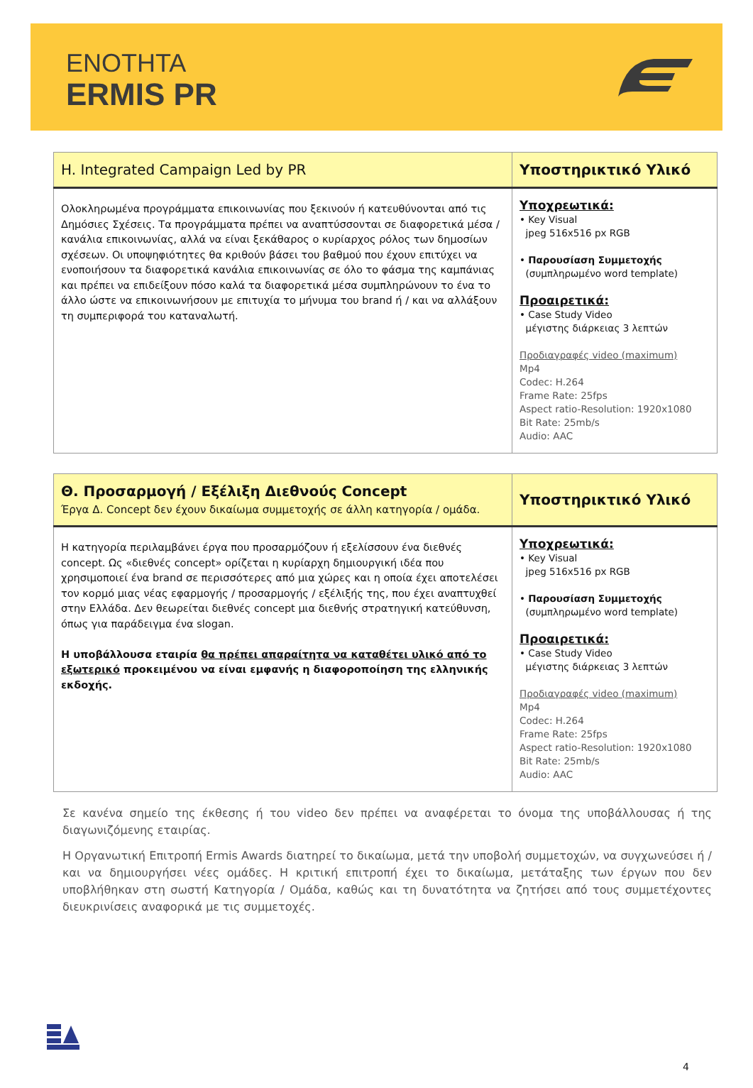ΕΝΟΤΗΤΑ
ERMIS PR
| H. Integrated Campaign Led by PR | Υποστηρικτικό Υλικό |
| --- | --- |
| Ολοκληρωμένα προγράμματα επικοινωνίας που ξεκινούν ή κατευθύνονται από τις Δημόσιες Σχέσεις. Τα προγράμματα πρέπει να αναπτύσσονται σε διαφορετικά μέσα / κανάλια επικοινωνίας, αλλά να είναι ξεκάθαρος ο κυρίαρχος ρόλος των δημοσίων σχέσεων. Οι υποψηφιότητες θα κριθούν βάσει του βαθμού που έχουν επιτύχει να ενοποιήσουν τα διαφορετικά κανάλια επικοινωνίας σε όλο το φάσμα της καμπάνιας και πρέπει να επιδείξουν πόσο καλά τα διαφορετικά μέσα συμπληρώνουν το ένα το άλλο ώστε να επικοινωνήσουν με επιτυχία το μήνυμα του brand ή / και να αλλάξουν τη συμπεριφορά του καταναλωτή. | Υποχρεωτικά: • Key Visual jpeg 516x516 px RGB • Παρουσίαση Συμμετοχής (συμπληρωμένο word template) Προαιρετικά: • Case Study Video μέγιστης διάρκειας 3 λεπτών Προδιαγραφές video (maximum) Mp4 Codec: H.264 Frame Rate: 25fps Aspect ratio-Resolution: 1920x1080 Bit Rate: 25mb/s Audio: AAC |
| Θ. Προσαρμογή / Εξέλιξη Διεθνούς Concept Έργα Δ. Concept δεν έχουν δικαίωμα συμμετοχής σε άλλη κατηγορία / ομάδα. | Υποστηρικτικό Υλικό |
| --- | --- |
| Η κατηγορία περιλαμβάνει έργα που προσαρμόζουν ή εξελίσσουν ένα διεθνές concept. Ως «διεθνές concept» ορίζεται η κυρίαρχη δημιουργική ιδέα που χρησιμοποιεί ένα brand σε περισσότερες από μια χώρες και η οποία έχει αποτελέσει τον κορμό μιας νέας εφαρμογής / προσαρμογής / εξέλιξής της, που έχει αναπτυχθεί στην Ελλάδα. Δεν θεωρείται διεθνές concept μια διεθνής στρατηγική κατεύθυνση, όπως για παράδειγμα ένα slogan. Η υποβάλλουσα εταιρία θα πρέπει απαραίτητα να καταθέτει υλικό από το εξωτερικό προκειμένου να είναι εμφανής η διαφοροποίηση της ελληνικής εκδοχής. | Υποχρεωτικά: • Key Visual jpeg 516x516 px RGB • Παρουσίαση Συμμετοχής (συμπληρωμένο word template) Προαιρετικά: • Case Study Video μέγιστης διάρκειας 3 λεπτών Προδιαγραφές video (maximum) Mp4 Codec: H.264 Frame Rate: 25fps Aspect ratio-Resolution: 1920x1080 Bit Rate: 25mb/s Audio: AAC |
Σε κανένα σημείο της έκθεσης ή του video δεν πρέπει να αναφέρεται το όνομα της υποβάλλουσας ή της διαγωνιζόμενης εταιρίας.
Η Οργανωτική Επιτροπή Ermis Awards διατηρεί το δικαίωμα, μετά την υποβολή συμμετοχών, να συγχωνεύσει ή / και να δημιουργήσει νέες ομάδες. Η κριτική επιτροπή έχει το δικαίωμα, μετάταξης των έργων που δεν υποβλήθηκαν στη σωστή Κατηγορία / Ομάδα, καθώς και τη δυνατότητα να ζητήσει από τους συμμετέχοντες διευκρινίσεις αναφορικά με τις συμμετοχές.
4